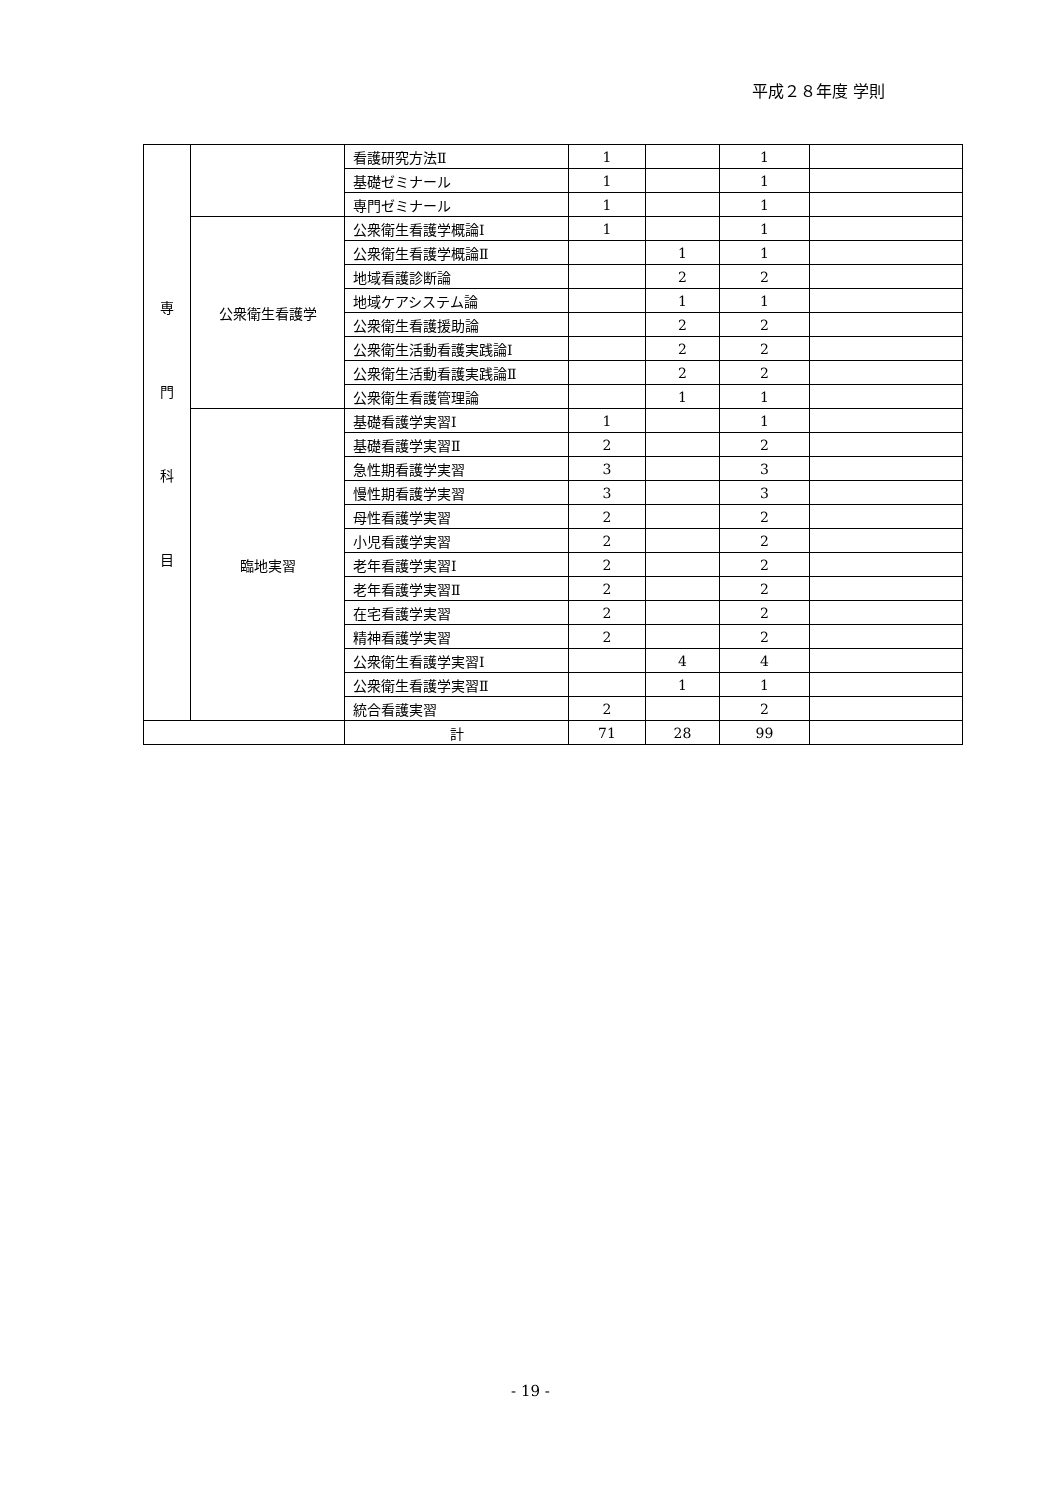平成２８年度 学則
| 専 門 科 目 | | 看護研究方法Ⅱ | 1 | | 1 | |
| | | 基礎ゼミナール | 1 | | 1 | |
| | | 専門ゼミナール | 1 | | 1 | |
| | 公衆衛生看護学 | 公衆衛生看護学概論Ⅰ | 1 | | 1 | |
| | | 公衆衛生看護学概論Ⅱ | | 1 | 1 | |
| | | 地域看護診断論 | | 2 | 2 | |
| | | 地域ケアシステム論 | | 1 | 1 | |
| | | 公衆衛生看護援助論 | | 2 | 2 | |
| | | 公衆衛生活動看護実践論Ⅰ | | 2 | 2 | |
| | | 公衆衛生活動看護実践論Ⅱ | | 2 | 2 | |
| | | 公衆衛生看護管理論 | | 1 | 1 | |
| | 臨地実習 | 基礎看護学実習Ⅰ | 1 | | 1 | |
| | | 基礎看護学実習Ⅱ | 2 | | 2 | |
| | | 急性期看護学実習 | 3 | | 3 | |
| | | 慢性期看護学実習 | 3 | | 3 | |
| | | 母性看護学実習 | 2 | | 2 | |
| | | 小児看護学実習 | 2 | | 2 | |
| | | 老年看護学実習Ⅰ | 2 | | 2 | |
| | | 老年看護学実習Ⅱ | 2 | | 2 | |
| | | 在宅看護学実習 | 2 | | 2 | |
| | | 精神看護学実習 | 2 | | 2 | |
| | | 公衆衛生看護学実習Ⅰ | | 4 | 4 | |
| | | 公衆衛生看護学実習Ⅱ | | 1 | 1 | |
| | | 統合看護実習 | 2 | | 2 | |
| | | 計 | 71 | 28 | 99 | |
- 19 -